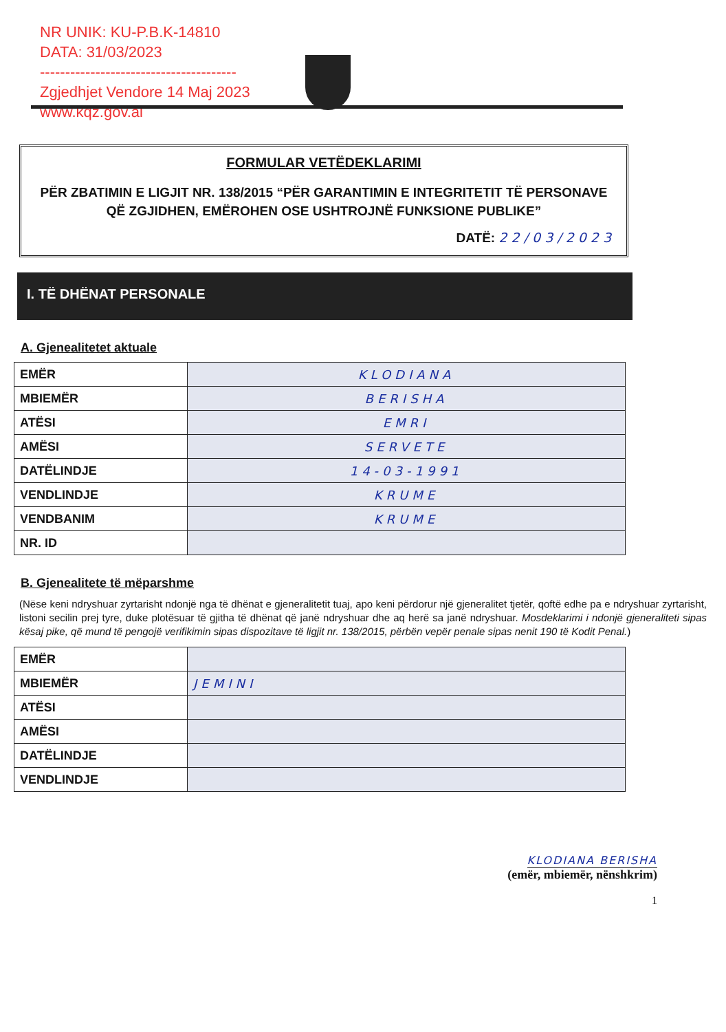NR UNIK: KU-P.B.K-14810
DATA: 31/03/2023
---------------------------------------
Zgjedhjet Vendore 14 Maj 2023
www.kqz.gov.al
FORMULAR VETËDEKLARIMI
PËR ZBATIMIN E LIGJIT NR. 138/2015 “PËR GARANTIMIN E INTEGRITETIT TË PERSONAVE QË ZGJIDHEN, EMËROHEN OSE USHTROJNË FUNKSIONE PUBLIKE”
DATË: 22/03/2023
I. TË DHËNAT PERSONALE
A. Gjenealitetet aktuale
| EMËR | KLODIANA |
| MBIEMËR | BERISHA |
| ATËSI | EMRI |
| AMËSI | SERVETE |
| DATËLINDJE | 14-03-1991 |
| VENDLINDJE | KRUME |
| VENDBANIM | KRUME |
| NR. ID | |
B. Gjenealitete të mëparshme
(Nëse keni ndryshuar zyrtarisht ndonjë nga të dhënat e gjeneralitetit tuaj, apo keni përdorur një gjeneralitet tjetër, qoftë edhe pa e ndryshuar zyrtarisht, listoni secilin prej tyre, duke plotësuar të gjitha të dhënat që janë ndryshuar dhe aq herë sa janë ndryshuar. Mosdeklarimi i ndonjë gjeneraliteti sipas kësaj pike, që mund të pengojë verifikimin sipas dispozitave të ligjit nr. 138/2015, përbën vepër penale sipas nenit 190 të Kodit Penal.)
| EMËR | |
| MBIEMËR | JEMINI |
| ATËSI | |
| AMËSI | |
| DATËLINDJE | |
| VENDLINDJE | |
KLODIANA BERISHA
(emër, mbiemër, nënshkrim)
1